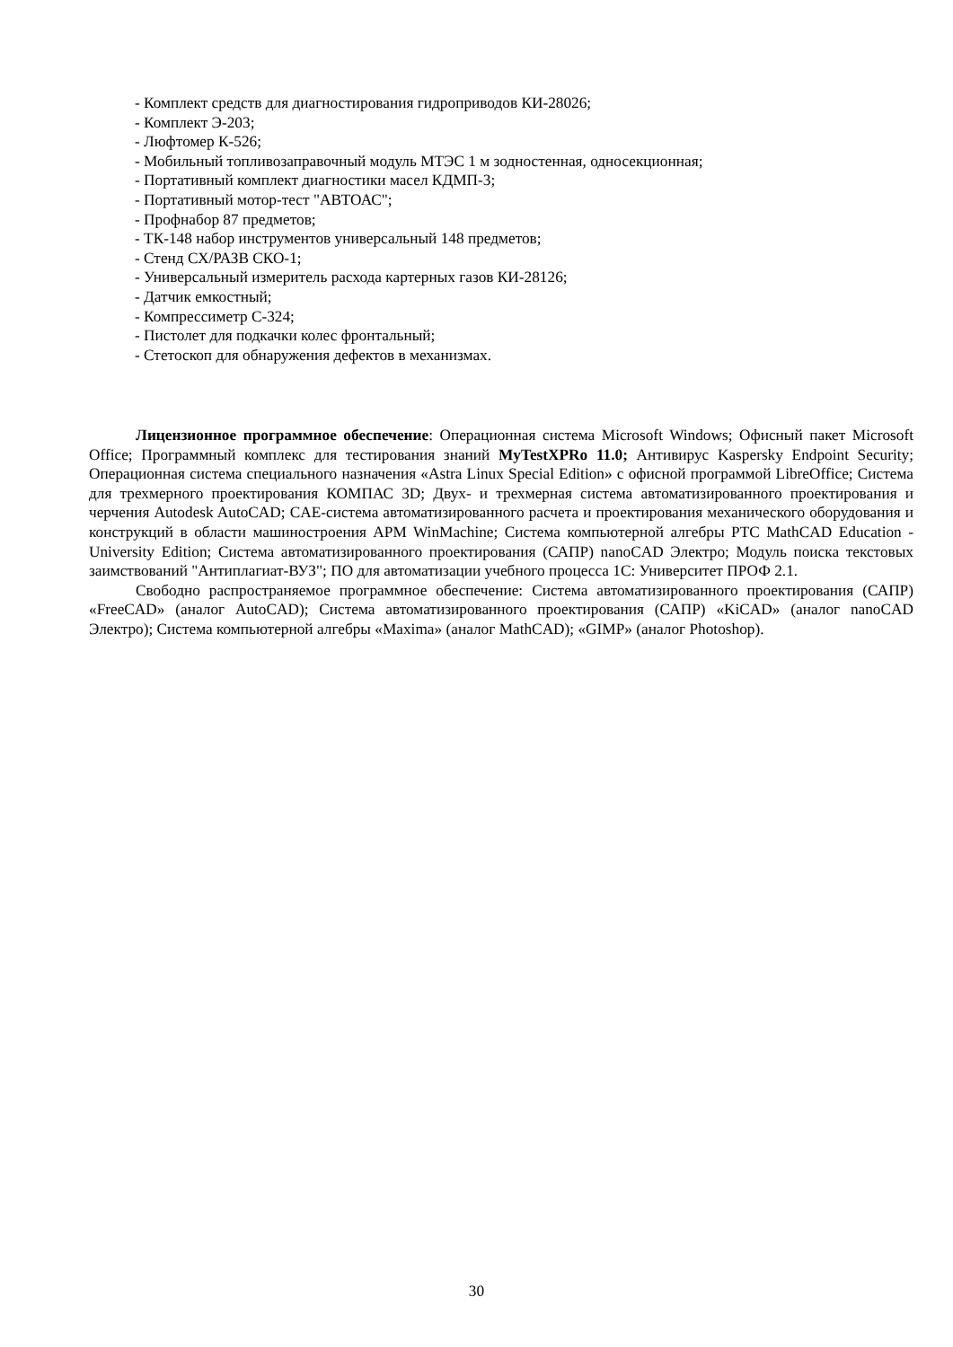- Комплект средств для диагностирования гидроприводов КИ-28026;
- Комплект Э-203;
- Люфтомер К-526;
- Мобильный топливозаправочный модуль МТЭС 1 м зодностенная, односекционная;
- Портативный комплект диагностики масел КДМП-3;
- Портативный мотор-тест "АВТОАС";
- Профнабор 87 предметов;
- ТК-148 набор инструментов универсальный 148 предметов;
- Стенд СХ/РАЗВ СКО-1;
- Универсальный измеритель расхода картерных газов КИ-28126;
- Датчик емкостный;
- Компрессиметр С-324;
- Пистолет для подкачки колес фронтальный;
- Стетоскоп для обнаружения дефектов в механизмах.
Лицензионное программное обеспечение: Операционная система Microsoft Windows; Офисный пакет Microsoft Office; Программный комплекс для тестирования знаний MyTestXPRo 11.0; Антивирус Kaspersky Endpoint Security; Операционная система специального назначения «Astra Linux Special Edition» с офисной программой LibreOffice; Система для трехмерного проектирования КОМПАС 3D; Двух- и трехмерная система автоматизированного проектирования и черчения Autodesk AutoCAD; CAE-система автоматизированного расчета и проектирования механического оборудования и конструкций в области машиностроения APM WinMachine; Система компьютерной алгебры PTC MathCAD Education - University Edition; Система автоматизированного проектирования (САПР) nanoCAD Электро; Модуль поиска текстовых заимствований "Антиплагиат-ВУЗ"; ПО для автоматизации учебного процесса 1С: Университет ПРОФ 2.1.
Свободно распространяемое программное обеспечение: Система автоматизированного проектирования (САПР) «FreeCAD» (аналог AutoCAD); Система автоматизированного проектирования (САПР) «KiCAD» (аналог nanoCAD Электро); Система компьютерной алгебры «Maxima» (аналог MathCAD); «GIMP» (аналог Photoshop).
30